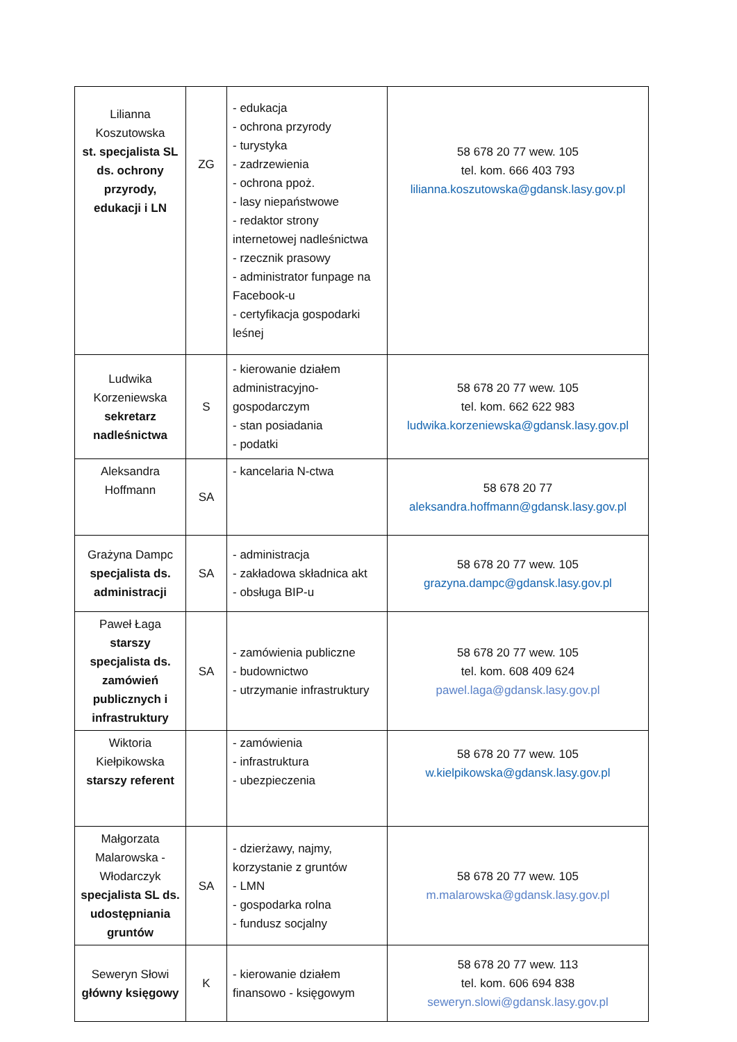| Lilianna Koszutowska st. specjalista SL ds. ochrony przyrody, edukacji i LN | ZG | - edukacja - ochrona przyrody - turystyka - zadrzewienia - ochrona ppoż. - lasy niepaństwowe - redaktor strony internetowej nadleśnictwa - rzecznik prasowy - administrator funpage na Facebook-u - certyfikacja gospodarki leśnej | 58 678 20 77 wew. 105 tel. kom. 666 403 793 lilianna.koszutowska@gdansk.lasy.gov.pl |
| Ludwika Korzeniewska sekretarz nadleśnictwa | S | - kierowanie działem administracyjno-gospodarczym - stan posiadania - podatki | 58 678 20 77 wew. 105 tel. kom. 662 622 983 ludwika.korzeniewska@gdansk.lasy.gov.pl |
| Aleksandra Hoffmann | SA | - kancelaria N-ctwa | 58 678 20 77 aleksandra.hoffmann@gdansk.lasy.gov.pl |
| Grażyna Dampc specjalista ds. administracji | SA | - administracja - zakładowa składnica akt - obsługa BIP-u | 58 678 20 77 wew. 105 grazyna.dampc@gdansk.lasy.gov.pl |
| Paweł Łaga starszy specjalista ds. zamówień publicznych i infrastruktury | SA | - zamówienia publiczne - budownictwo - utrzymanie infrastruktury | 58 678 20 77 wew. 105 tel. kom. 608 409 624 pawel.laga@gdansk.lasy.gov.pl |
| Wiktoria Kiełpikowska starszy referent | | - zamówienia - infrastruktura - ubezpieczenia | 58 678 20 77 wew. 105 w.kielpikowska@gdansk.lasy.gov.pl |
| Małgorzata Malarowska - Włodarczyk specjalista SL ds. udostępniania gruntów | SA | - dzierżawy, najmy, korzystanie z gruntów - LMN - gospodarka rolna - fundusz socjalny | 58 678 20 77 wew. 105 m.malarowska@gdansk.lasy.gov.pl |
| Seweryn Słowi główny księgowy | K | - kierowanie działem finansowo - księgowym | 58 678 20 77 wew. 113 tel. kom. 606 694 838 seweryn.slowi@gdansk.lasy.gov.pl |